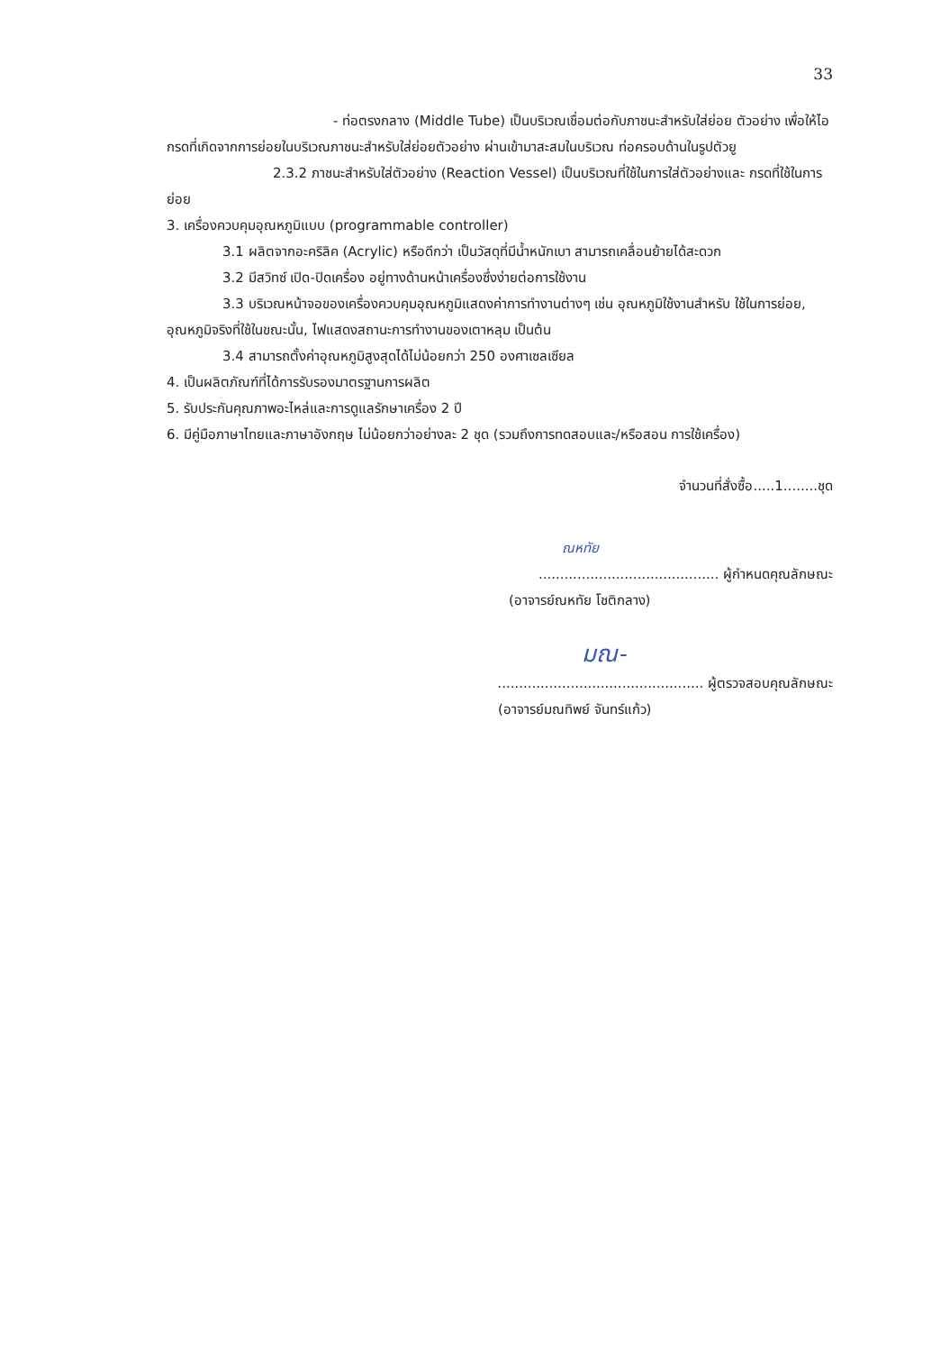33
- ท่อตรงกลาง (Middle Tube) เป็นบริเวณเชื่อมต่อกับภาชนะสำหรับใส่ย่อย ตัวอย่าง เพื่อให้ไอกรดที่เกิดจากการย่อยในบริเวณภาชนะสำหรับใส่ย่อยตัวอย่าง ผ่านเข้ามาสะสมในบริเวณ ท่อครอบด้านในรูปตัวยู
2.3.2 ภาชนะสำหรับใส่ตัวอย่าง (Reaction Vessel) เป็นบริเวณที่ใช้ในการใส่ตัวอย่างและ กรดที่ใช้ในการย่อย
3. เครื่องควบคุมอุณหภูมิแบบ (programmable controller)
3.1 ผลิตจากอะคริลิค (Acrylic) หรือดีกว่า เป็นวัสดุที่มีน้ำหนักเบา สามารถเคลื่อนย้ายได้สะดวก
3.2 มีสวิทซ์ เปิด-ปิดเครื่อง อยู่ทางด้านหน้าเครื่องซึ่งง่ายต่อการใช้งาน
3.3 บริเวณหน้าจอของเครื่องควบคุมอุณหภูมิแสดงค่าการทำงานต่างๆ เช่น อุณหภูมิใช้งานสำหรับ ใช้ในการย่อย, อุณหภูมิจริงที่ใช้ในขณะนั้น, ไฟแสดงสถานะการทำงานของเตาหลุม เป็นต้น
3.4 สามารถตั้งค่าอุณหภูมิสูงสุดได้ไม่น้อยกว่า 250 องศาเซลเซียล
4. เป็นผลิตภัณฑ์ที่ได้การรับรองมาตรฐานการผลิต
5. รับประกันคุณภาพอะไหล่และการดูแลรักษาเครื่อง 2 ปี
6. มีคู่มือภาษาไทยและภาษาอังกฤษ ไม่น้อยกว่าอย่างละ 2 ชุด (รวมถึงการทดสอบและ/หรือสอน การใช้เครื่อง)
จำนวนที่สั่งซื้อ.....1........ชุด
ณหทัย
.......................................... ผู้กำหนดคุณลักษณะ
(อาจารย์ณหทัย โชติกลาง)
มณ-
................................................ ผู้ตรวจสอบคุณลักษณะ
(อาจารย์มณทิพย์ จันทร์แก้ว)